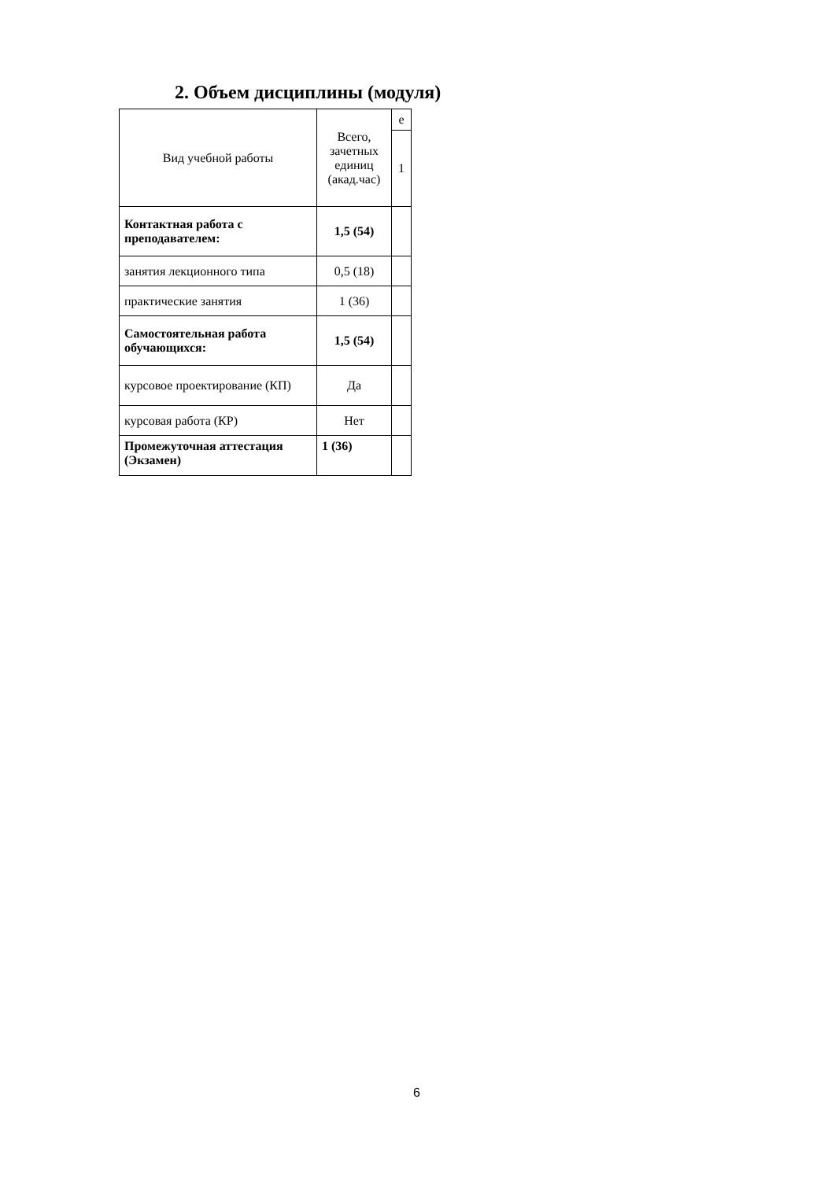2. Объем дисциплины (модуля)
| Вид учебной работы | Всего, зачетных единиц (акад.час) | е |
| | | 1 |
| Контактная работа с преподавателем: | 1,5 (54) | |
| занятия лекционного типа | 0,5 (18) | |
| практические занятия | 1 (36) | |
| Самостоятельная работа обучающихся: | 1,5 (54) | |
| курсовое проектирование (КП) | Да | |
| курсовая работа (КР) | Нет | |
| Промежуточная аттестация (Экзамен) | 1 (36) | |
6